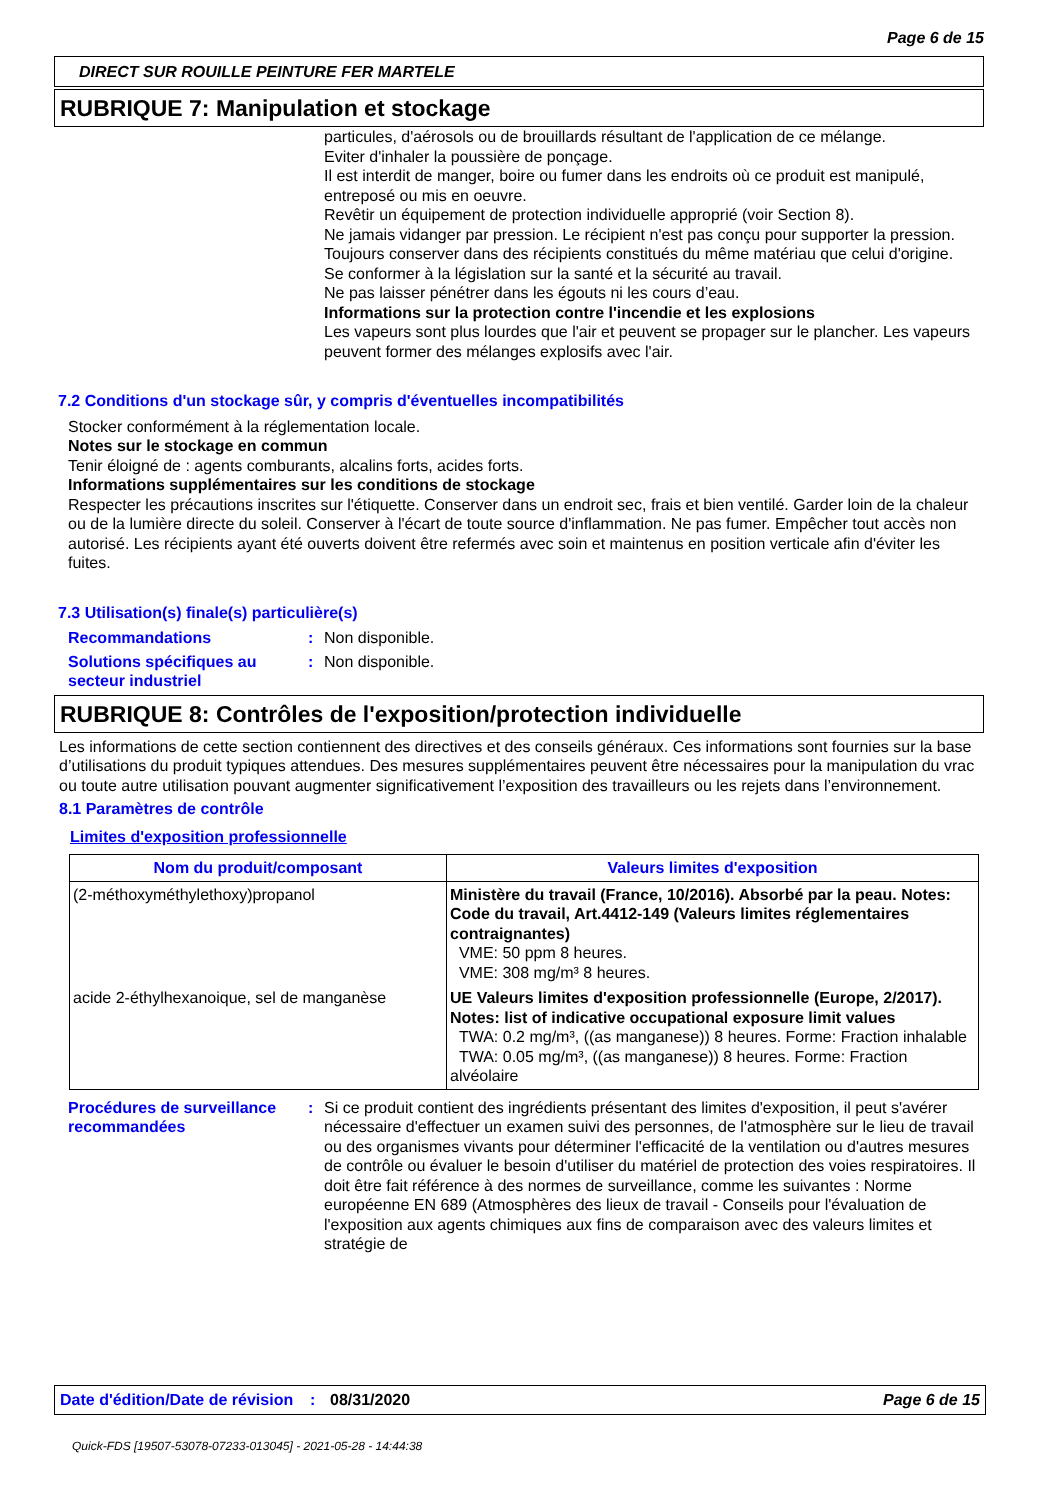Page 6 de 15
DIRECT SUR ROUILLE PEINTURE FER MARTELE
RUBRIQUE 7: Manipulation et stockage
particules, d'aérosols ou de brouillards résultant de l'application de ce mélange.
Eviter d'inhaler la poussière de ponçage.
Il est interdit de manger, boire ou fumer dans les endroits où ce produit est manipulé, entreposé ou mis en oeuvre.
Revêtir un équipement de protection individuelle approprié (voir Section 8).
Ne jamais vidanger par pression. Le récipient n'est pas conçu pour supporter la pression.
Toujours conserver dans des récipients constitués du même matériau que celui d'origine.
Se conformer à la législation sur la santé et la sécurité au travail.
Ne pas laisser pénétrer dans les égouts ni les cours d’eau.
Informations sur la protection contre l'incendie et les explosions
Les vapeurs sont plus lourdes que l'air et peuvent se propager sur le plancher. Les vapeurs peuvent former des mélanges explosifs avec l'air.
7.2 Conditions d'un stockage sûr, y compris d'éventuelles incompatibilités
Stocker conformément à la réglementation locale.
Notes sur le stockage en commun
Tenir éloigné de : agents comburants, alcalins forts, acides forts.
Informations supplémentaires sur les conditions de stockage
Respecter les précautions inscrites sur l'étiquette. Conserver dans un endroit sec, frais et bien ventilé. Garder loin de la chaleur ou de la lumière directe du soleil. Conserver à l'écart de toute source d'inflammation. Ne pas fumer. Empêcher tout accès non autorisé. Les récipients ayant été ouverts doivent être refermés avec soin et maintenus en position verticale afin d'éviter les fuites.
7.3 Utilisation(s) finale(s) particulière(s)
Recommandations : Non disponible.
Solutions spécifiques au secteur industriel
: Non disponible.
RUBRIQUE 8: Contrôles de l'exposition/protection individuelle
Les informations de cette section contiennent des directives et des conseils généraux. Ces informations sont fournies sur la base d’utilisations du produit typiques attendues. Des mesures supplémentaires peuvent être nécessaires pour la manipulation du vrac ou toute autre utilisation pouvant augmenter significativement l’exposition des travailleurs ou les rejets dans l’environnement.
8.1 Paramètres de contrôle
Limites d'exposition professionnelle
| Nom du produit/composant | Valeurs limites d'exposition |
| --- | --- |
| (2-méthoxyméthylethoxy)propanol | Ministère du travail (France, 10/2016). Absorbé par la peau. Notes: Code du travail, Art.4412-149 (Valeurs limites réglementaires contraignantes) VME: 50 ppm 8 heures. VME: 308 mg/m³ 8 heures. |
| acide 2-éthylhexanoique, sel de manganèse | UE Valeurs limites d'exposition professionnelle (Europe, 2/2017). Notes: list of indicative occupational exposure limit values TWA: 0.2 mg/m³, ((as manganese)) 8 heures. Forme: Fraction inhalable TWA: 0.05 mg/m³, ((as manganese)) 8 heures. Forme: Fraction alvéolaire |
Procédures de surveillance recommandées
: Si ce produit contient des ingrédients présentant des limites d'exposition, il peut s'avérer nécessaire d'effectuer un examen suivi des personnes, de l'atmosphère sur le lieu de travail ou des organismes vivants pour déterminer l'efficacité de la ventilation ou d'autres mesures de contrôle ou évaluer le besoin d'utiliser du matériel de protection des voies respiratoires. Il doit être fait référence à des normes de surveillance, comme les suivantes : Norme européenne EN 689 (Atmosphères des lieux de travail - Conseils pour l'évaluation de l'exposition aux agents chimiques aux fins de comparaison avec des valeurs limites et stratégie de
Date d'édition/Date de révision
: 08/31/2020 Page 6 de 15
Quick-FDS [19507-53078-07233-013045] - 2021-05-28 - 14:44:38